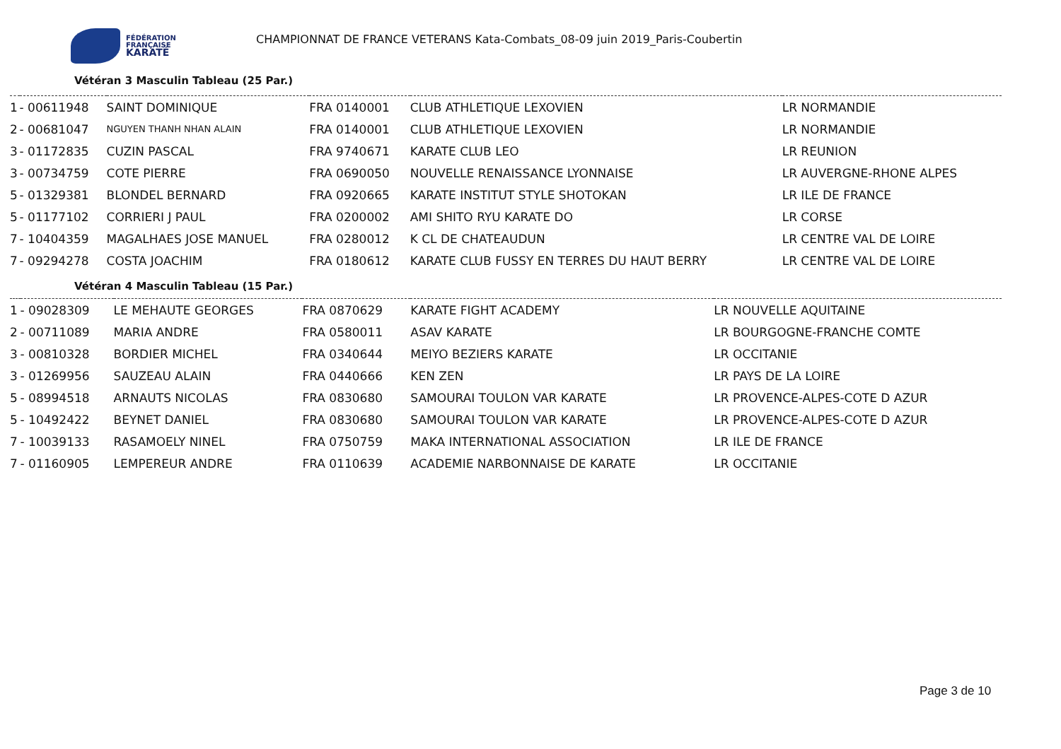FÉDÉRATION
FRANÇAISE
KARATÉ
CHAMPIONNAT DE FRANCE VETERANS Kata-Combats_08-09 juin 2019_Paris-Coubertin
Vétéran 3 Masculin Tableau (25 Par.)
| 1 | - 00611948 | SAINT DOMINIQUE | FRA 0140001 | CLUB ATHLETIQUE LEXOVIEN | LR NORMANDIE |
| 2 | - 00681047 | NGUYEN THANH NHAN ALAIN | FRA 0140001 | CLUB ATHLETIQUE LEXOVIEN | LR NORMANDIE |
| 3 | - 01172835 | CUZIN PASCAL | FRA 9740671 | KARATE CLUB LEO | LR REUNION |
| 3 | - 00734759 | COTE PIERRE | FRA 0690050 | NOUVELLE RENAISSANCE LYONNAISE | LR AUVERGNE-RHONE ALPES |
| 5 | - 01329381 | BLONDEL BERNARD | FRA 0920665 | KARATE INSTITUT STYLE SHOTOKAN | LR ILE DE FRANCE |
| 5 | - 01177102 | CORRIERI J PAUL | FRA 0200002 | AMI SHITO RYU KARATE DO | LR CORSE |
| 7 | - 10404359 | MAGALHAES JOSE MANUEL | FRA 0280012 | K CL DE CHATEAUDUN | LR CENTRE VAL DE LOIRE |
| 7 | - 09294278 | COSTA JOACHIM | FRA 0180612 | KARATE CLUB FUSSY EN TERRES DU HAUT BERRY | LR CENTRE VAL DE LOIRE |
Vétéran 4 Masculin Tableau (15 Par.)
| 1 | - 09028309 | LE MEHAUTE GEORGES | FRA 0870629 | KARATE FIGHT ACADEMY | LR NOUVELLE AQUITAINE |
| 2 | - 00711089 | MARIA ANDRE | FRA 0580011 | ASAV KARATE | LR BOURGOGNE-FRANCHE COMTE |
| 3 | - 00810328 | BORDIER MICHEL | FRA 0340644 | MEIYO BEZIERS KARATE | LR OCCITANIE |
| 3 | - 01269956 | SAUZEAU ALAIN | FRA 0440666 | KEN ZEN | LR PAYS DE LA LOIRE |
| 5 | - 08994518 | ARNAUTS NICOLAS | FRA 0830680 | SAMOURAI TOULON VAR KARATE | LR PROVENCE-ALPES-COTE D AZUR |
| 5 | - 10492422 | BEYNET DANIEL | FRA 0830680 | SAMOURAI TOULON VAR KARATE | LR PROVENCE-ALPES-COTE D AZUR |
| 7 | - 10039133 | RASAMOELY NINEL | FRA 0750759 | MAKA INTERNATIONAL ASSOCIATION | LR ILE DE FRANCE |
| 7 | - 01160905 | LEMPEREUR ANDRE | FRA 0110639 | ACADEMIE NARBONNAISE DE KARATE | LR OCCITANIE |
Page 3 de 10